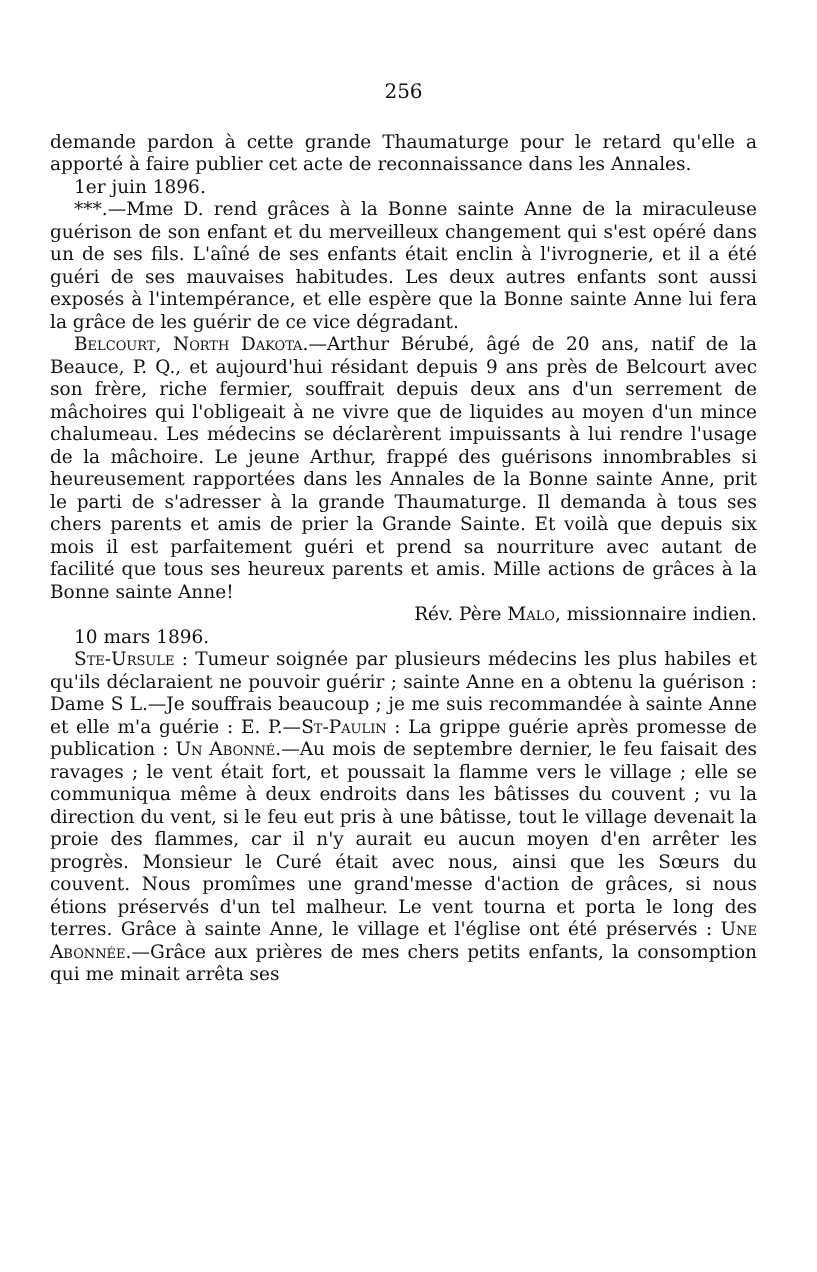256
demande pardon à cette grande Thaumaturge pour le retard qu'elle a apporté à faire publier cet acte de reconnaissance dans les Annales.
1er juin 1896.
***.—Mme D. rend grâces à la Bonne sainte Anne de la miraculeuse guérison de son enfant et du merveilleux changement qui s'est opéré dans un de ses fils. L'aîné de ses enfants était enclin à l'ivrognerie, et il a été guéri de ses mauvaises habitudes. Les deux autres enfants sont aussi exposés à l'intempérance, et elle espère que la Bonne sainte Anne lui fera la grâce de les guérir de ce vice dégradant.
Belcourt, North Dakota.—Arthur Bérubé, âgé de 20 ans, natif de la Beauce, P. Q., et aujourd'hui résidant depuis 9 ans près de Belcourt avec son frère, riche fermier, souffrait depuis deux ans d'un serrement de mâchoires qui l'obligeait à ne vivre que de liquides au moyen d'un mince chalumeau. Les médecins se déclarèrent impuissants à lui rendre l'usage de la mâchoire. Le jeune Arthur, frappé des guérisons innombrables si heureusement rapportées dans les Annales de la Bonne sainte Anne, prit le parti de s'adresser à la grande Thaumaturge. Il demanda à tous ses chers parents et amis de prier la Grande Sainte. Et voilà que depuis six mois il est parfaitement guéri et prend sa nourriture avec autant de facilité que tous ses heureux parents et amis. Mille actions de grâces à la Bonne sainte Anne!
Rév. Père Malo, missionnaire indien.
10 mars 1896.
Ste-Ursule : Tumeur soignée par plusieurs médecins les plus habiles et qu'ils déclaraient ne pouvoir guérir ; sainte Anne en a obtenu la guérison : Dame S L.—Je souffrais beaucoup ; je me suis recommandée à sainte Anne et elle m'a guérie : E. P.—St-Paulin : La grippe guérie après promesse de publication : Un Abonné.—Au mois de septembre dernier, le feu faisait des ravages ; le vent était fort, et poussait la flamme vers le village ; elle se communiqua même à deux endroits dans les bâtisses du couvent ; vu la direction du vent, si le feu eut pris à une bâtisse, tout le village devenait la proie des flammes, car il n'y aurait eu aucun moyen d'en arrêter les progrès. Monsieur le Curé était avec nous, ainsi que les Sœurs du couvent. Nous promîmes une grand'messe d'action de grâces, si nous étions préservés d'un tel malheur. Le vent tourna et porta le long des terres. Grâce à sainte Anne, le village et l'église ont été préservés : Une Abonnée.—Grâce aux prières de mes chers petits enfants, la consomption qui me minait arrêta ses